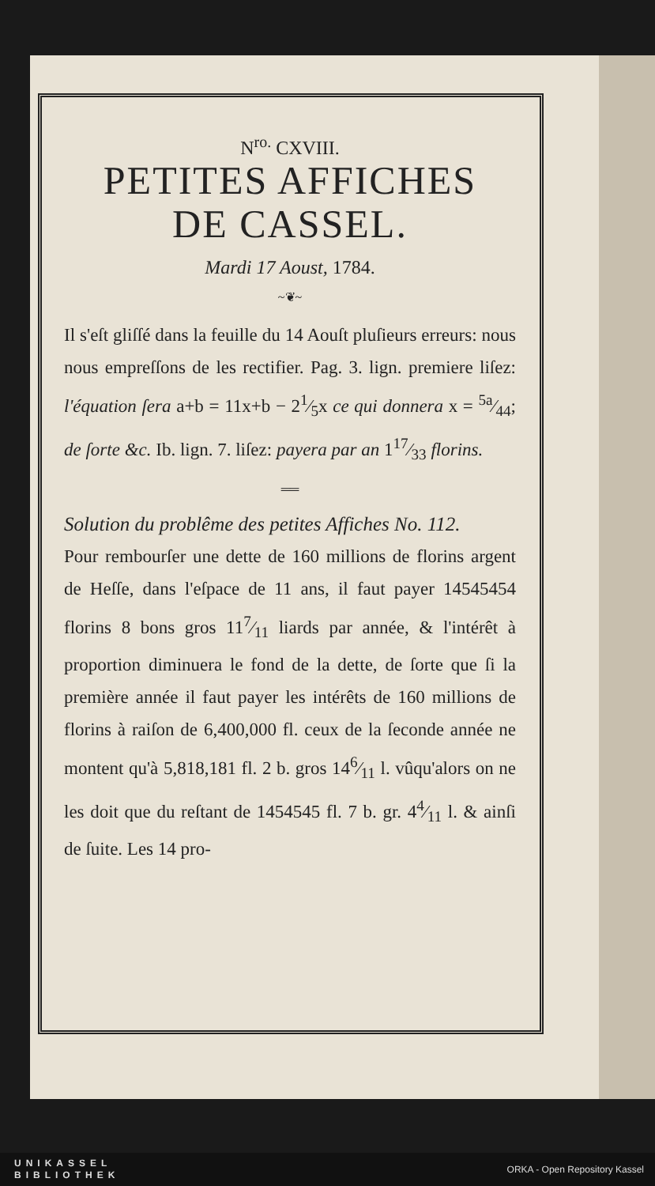N<sup>ro.</sup> CXVIII.
PETITES AFFICHES
DE CASSEL.
Mardi 17 Aoust, 1784.
~❦~
Il s'eſt gliſſé dans la feuille du 14 Aouſt pluſieurs erreurs: nous nous empreſſons de les rectifier. Pag. 3. lign. premiere liſez: l'équation ſera a+b = 11x+b − 21⁄5x ce qui donnera x = 5a⁄44; de ſorte &c. Ib. lign. 7. liſez: payera par an 117⁄33 florins.
══
Solution du problême des petites Affiches No. 112.
Pour rembourſer une dette de 160 millions de florins argent de Heſſe, dans l'eſpace de 11 ans, il faut payer 14545454 florins 8 bons gros 117⁄11 liards par année, & l'intérêt à proportion diminuera le fond de la dette, de ſorte que ſi la première année il faut payer les intérêts de 160 millions de florins à raiſon de 6,400,000 fl. ceux de la ſeconde année ne montent qu'à 5,818,181 fl. 2 b. gros 146⁄11 l. vûqu'alors on ne les doit que du reſtant de 1454545 fl. 7 b. gr. 44⁄11 l. & ainſi de ſuite. Les 14 pro-
UNIKASSEL
BIBLIOTHEK
ORKA - Open Repository Kassel